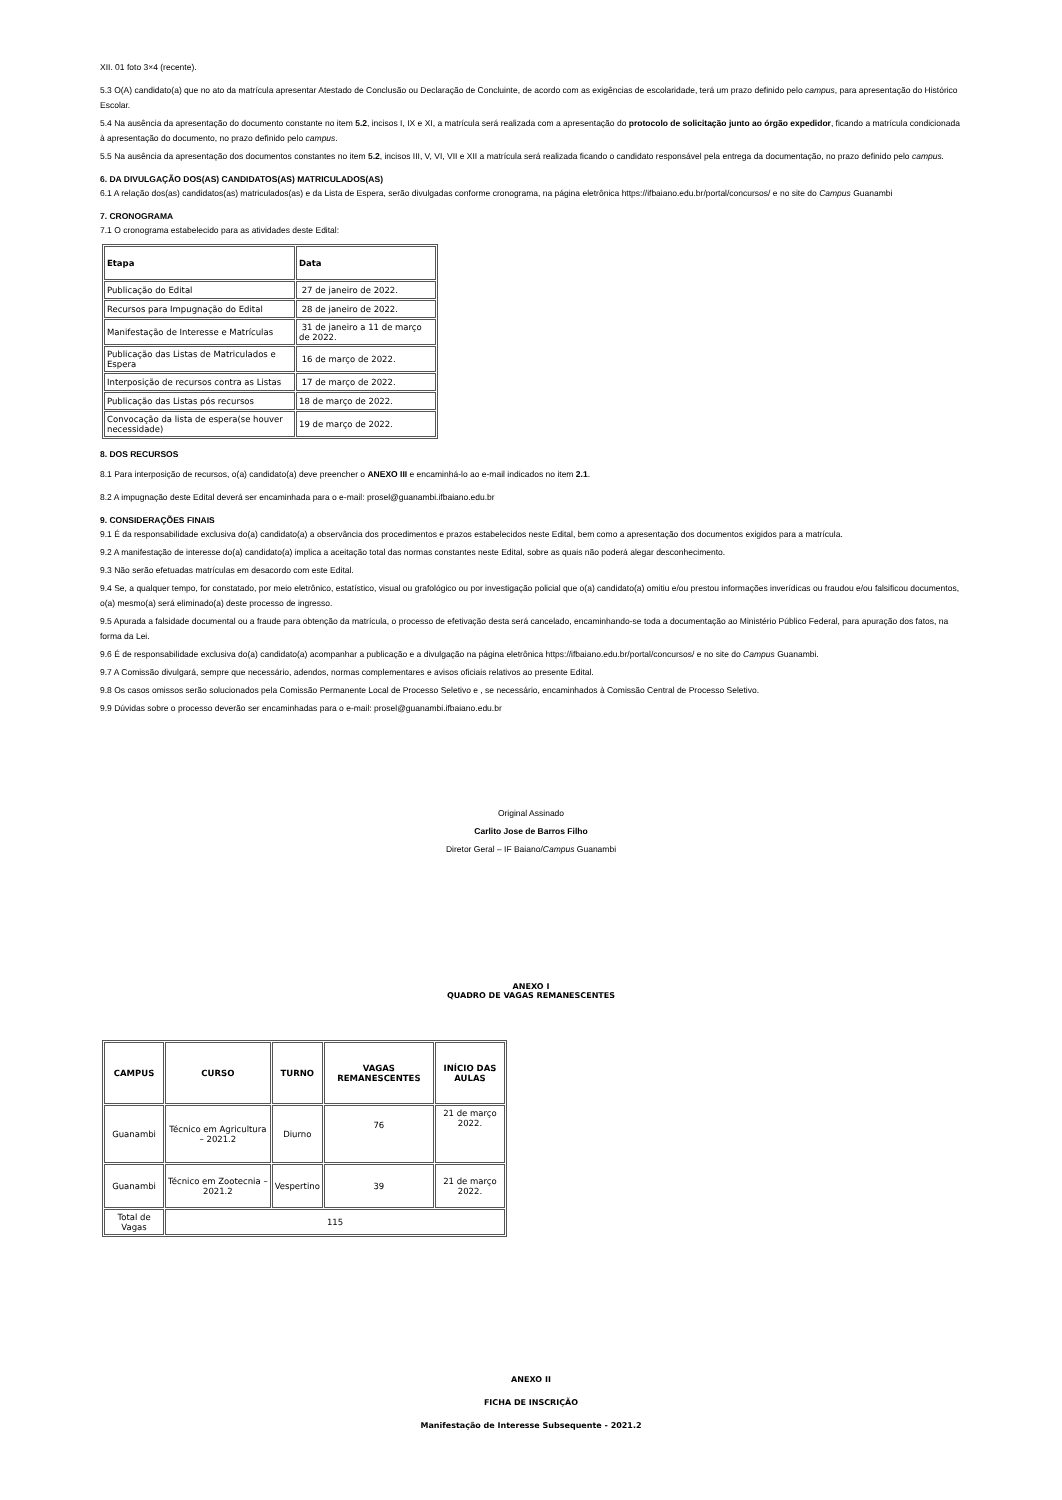XII. 01 foto 3×4 (recente).
5.3 O(A) candidato(a) que no ato da matrícula apresentar Atestado de Conclusão ou Declaração de Concluinte, de acordo com as exigências de escolaridade, terá um prazo definido pelo campus, para apresentação do Histórico Escolar.
5.4 Na ausência da apresentação do documento constante no item 5.2, incisos I, IX e XI, a matrícula será realizada com a apresentação do protocolo de solicitação junto ao órgão expedidor, ficando a matrícula condicionada à apresentação do documento, no prazo definido pelo campus.
5.5 Na ausência da apresentação dos documentos constantes no item 5.2, incisos III, V, VI, VII e XII a matrícula será realizada ficando o candidato responsável pela entrega da documentação, no prazo definido pelo campus.
6. DA DIVULGAÇÃO DOS(AS) CANDIDATOS(AS) MATRICULADOS(AS)
6.1 A relação dos(as) candidatos(as) matriculados(as) e da Lista de Espera, serão divulgadas conforme cronograma, na página eletrônica https://ifbaiano.edu.br/portal/concursos/ e no site do Campus Guanambi
7. CRONOGRAMA
7.1 O cronograma estabelecido para as atividades deste Edital:
| Etapa | Data |
| --- | --- |
| Publicação do Edital | 27 de janeiro de 2022. |
| Recursos para Impugnação do Edital | 28 de janeiro de 2022. |
| Manifestação de Interesse e Matrículas | 31 de janeiro a 11 de março de 2022. |
| Publicação das Listas de Matriculados e Espera | 16 de março de 2022. |
| Interposição de recursos contra as Listas | 17 de março de 2022. |
| Publicação das Listas pós recursos | 18 de março de 2022. |
| Convocação da lista de espera(se houver necessidade) | 19 de março de 2022. |
8. DOS RECURSOS
8.1 Para interposição de recursos, o(a) candidato(a) deve preencher o ANEXO III e encaminhá-lo ao e-mail indicados no item 2.1.
8.2 A impugnação deste Edital deverá ser encaminhada para o e-mail: prosel@guanambi.ifbaiano.edu.br
9. CONSIDERAÇÕES FINAIS
9.1 É da responsabilidade exclusiva do(a) candidato(a) a observância dos procedimentos e prazos estabelecidos neste Edital, bem como a apresentação dos documentos exigidos para a matrícula.
9.2 A manifestação de interesse do(a) candidato(a) implica a aceitação total das normas constantes neste Edital, sobre as quais não poderá alegar desconhecimento.
9.3 Não serão efetuadas matrículas em desacordo com este Edital.
9.4 Se, a qualquer tempo, for constatado, por meio eletrônico, estatístico, visual ou grafológico ou por investigação policial que o(a) candidato(a) omitiu e/ou prestou informações inverídicas ou fraudou e/ou falsificou documentos, o(a) mesmo(a) será eliminado(a) deste processo de ingresso.
9.5 Apurada a falsidade documental ou a fraude para obtenção da matrícula, o processo de efetivação desta será cancelado, encaminhando-se toda a documentação ao Ministério Público Federal, para apuração dos fatos, na forma da Lei.
9.6 É de responsabilidade exclusiva do(a) candidato(a) acompanhar a publicação e a divulgação na página eletrônica https://ifbaiano.edu.br/portal/concursos/ e no site do Campus Guanambi.
9.7 A Comissão divulgará, sempre que necessário, adendos, normas complementares e avisos oficiais relativos ao presente Edital.
9.8 Os casos omissos serão solucionados pela Comissão Permanente Local de Processo Seletivo e , se necessário, encaminhados à Comissão Central de Processo Seletivo.
9.9 Dúvidas sobre o processo deverão ser encaminhadas para o e-mail: prosel@guanambi.ifbaiano.edu.br
Original Assinado
Carlito Jose de Barros Filho
Diretor Geral – IF Baiano/Campus Guanambi
ANEXO I
QUADRO DE VAGAS REMANESCENTES
| CAMPUS | CURSO | TURNO | VAGAS REMANESCENTES | INÍCIO DAS AULAS |
| --- | --- | --- | --- | --- |
| Guanambi | Técnico em Agricultura – 2021.2 | Diurno | 76 | 21 de março 2022. |
| Guanambi | Técnico em Zootecnia – 2021.2 | Vespertino | 39 | 21 de março 2022. |
| Total de Vagas | 115 | | | |
ANEXO II
FICHA DE INSCRIÇÃO
Manifestação de Interesse Subsequente - 2021.2